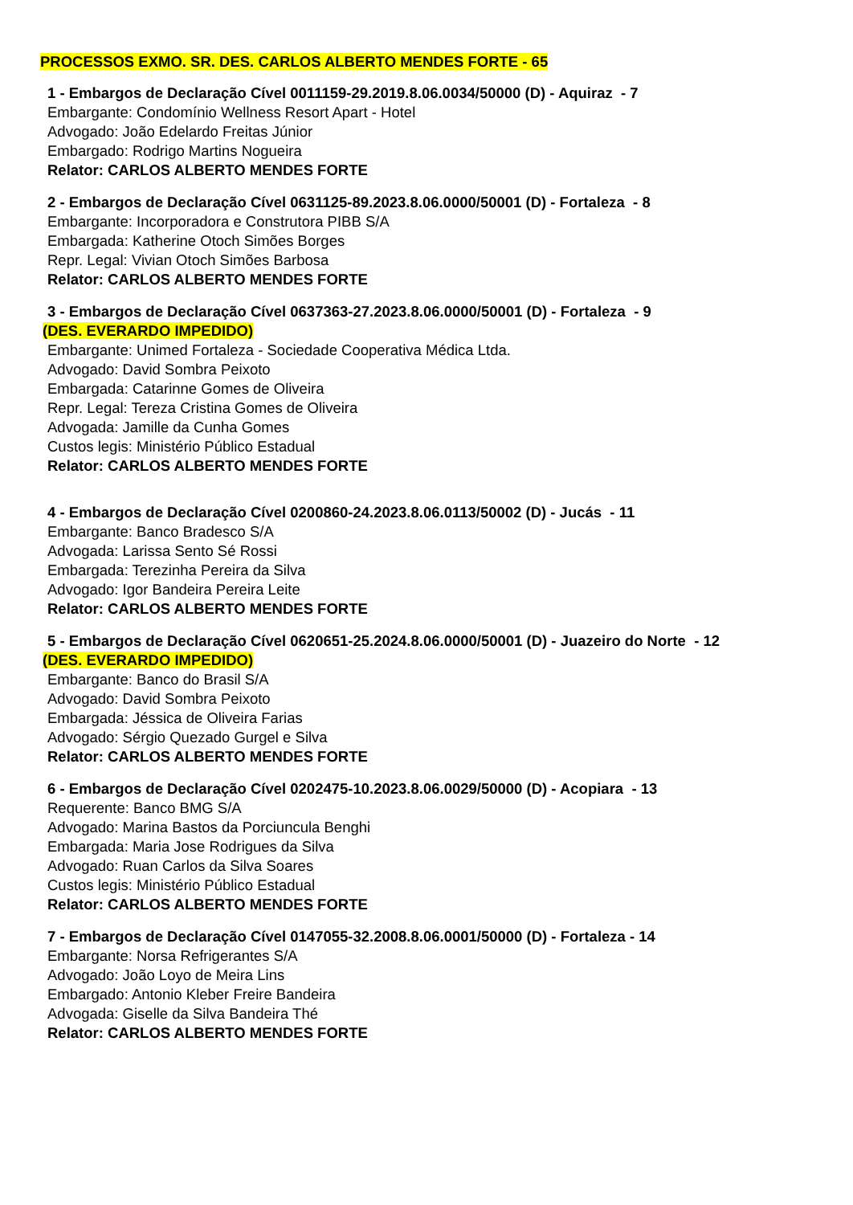PROCESSOS EXMO. SR. DES. CARLOS ALBERTO MENDES FORTE - 65
1 - Embargos de Declaração Cível 0011159-29.2019.8.06.0034/50000 (D) - Aquiraz - 7
Embargante: Condomínio Wellness Resort Apart - Hotel
Advogado: João Edelardo Freitas Júnior
Embargado: Rodrigo Martins Nogueira
Relator: CARLOS ALBERTO MENDES FORTE
2 - Embargos de Declaração Cível 0631125-89.2023.8.06.0000/50001 (D) - Fortaleza - 8
Embargante: Incorporadora e Construtora PIBB S/A
Embargada: Katherine Otoch Simões Borges
Repr. Legal: Vivian Otoch Simões Barbosa
Relator: CARLOS ALBERTO MENDES FORTE
3 - Embargos de Declaração Cível 0637363-27.2023.8.06.0000/50001 (D) - Fortaleza - 9
(DES. EVERARDO IMPEDIDO)
Embargante: Unimed Fortaleza - Sociedade Cooperativa Médica Ltda.
Advogado: David Sombra Peixoto
Embargada: Catarinne Gomes de Oliveira
Repr. Legal: Tereza Cristina Gomes de Oliveira
Advogada: Jamille da Cunha Gomes
Custos legis: Ministério Público Estadual
Relator: CARLOS ALBERTO MENDES FORTE
4 - Embargos de Declaração Cível 0200860-24.2023.8.06.0113/50002 (D) - Jucás - 11
Embargante: Banco Bradesco S/A
Advogada: Larissa Sento Sé Rossi
Embargada: Terezinha Pereira da Silva
Advogado: Igor Bandeira Pereira Leite
Relator: CARLOS ALBERTO MENDES FORTE
5 - Embargos de Declaração Cível 0620651-25.2024.8.06.0000/50001 (D) - Juazeiro do Norte - 12
(DES. EVERARDO IMPEDIDO)
Embargante: Banco do Brasil S/A
Advogado: David Sombra Peixoto
Embargada: Jéssica de Oliveira Farias
Advogado: Sérgio Quezado Gurgel e Silva
Relator: CARLOS ALBERTO MENDES FORTE
6 - Embargos de Declaração Cível 0202475-10.2023.8.06.0029/50000 (D) - Acopiara - 13
Requerente: Banco BMG S/A
Advogado: Marina Bastos da Porciuncula Benghi
Embargada: Maria Jose Rodrigues da Silva
Advogado: Ruan Carlos da Silva Soares
Custos legis: Ministério Público Estadual
Relator: CARLOS ALBERTO MENDES FORTE
7 - Embargos de Declaração Cível 0147055-32.2008.8.06.0001/50000 (D) - Fortaleza - 14
Embargante: Norsa Refrigerantes S/A
Advogado: João Loyo de Meira Lins
Embargado: Antonio Kleber Freire Bandeira
Advogada: Giselle da Silva Bandeira Thé
Relator: CARLOS ALBERTO MENDES FORTE